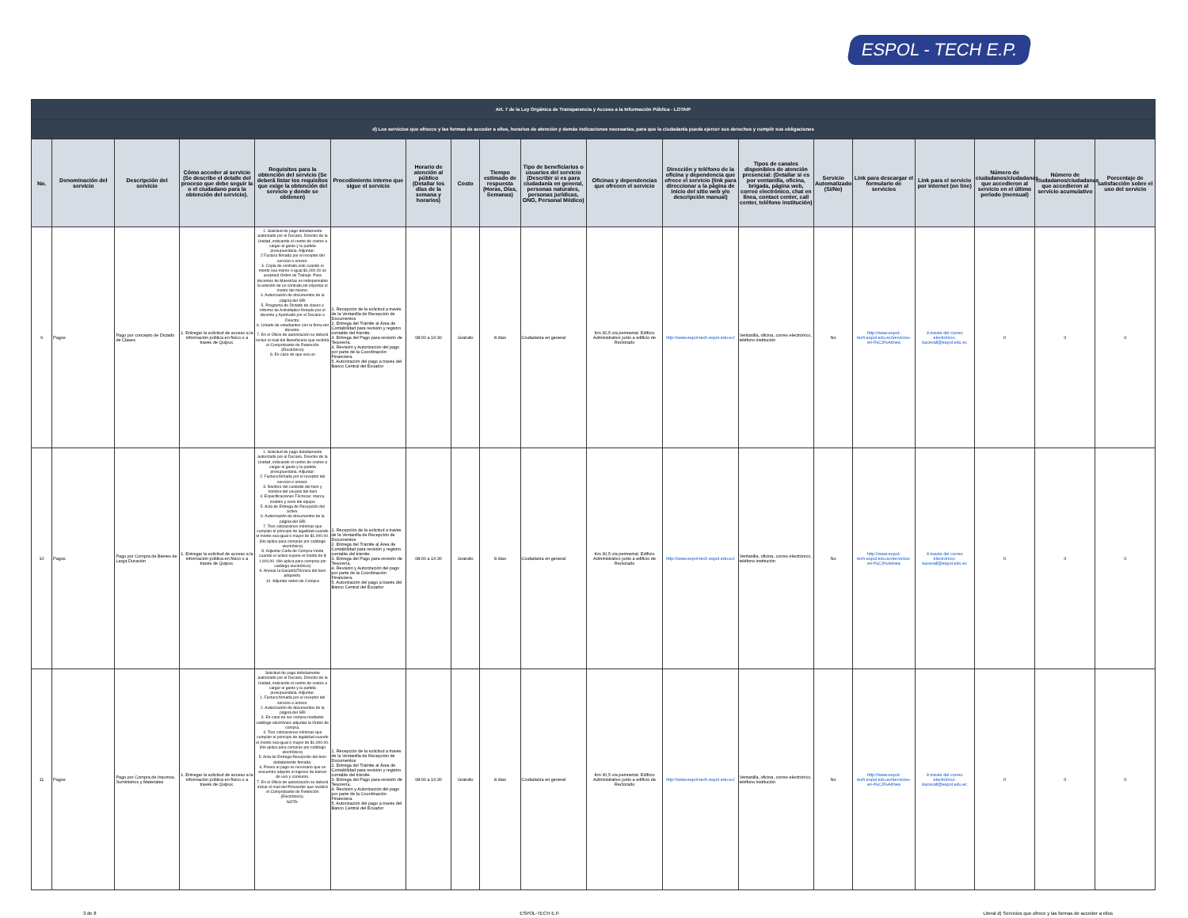ESPOL - TECH E.P.
| Art. 7 de la Ley Orgánica de Transparencia y Acceso a la Información Pública - LOTAIP | | | | | | | | | | | | | | | | | | |
| --- | --- | --- | --- | --- | --- | --- | --- | --- | --- | --- | --- | --- | --- | --- | --- | --- | --- | --- |
| d) Los servicios que ofrecce y las formas de acceder a ellos, horarios de atención y demás indicaciones necesarias, para que la ciudadanía pueda ejercer sus derechos y cumplir sus obligaciones | | | | | | | | | | | | | | | | | | |
| No. | Denominación del servicio | Descripción del servicio | Cómo acceder al servicio (Se describe el detalle del proceso que debe seguir la o el ciudadano para la obtención del servicio). | Requisitos para la obtención del servicio (Se deberá listar los requisitos que exige la obtención del servicio y donde se obtienen) | Procedimiento interno que sigue el servicio | Horario de atención al público (Detallar los días de la semana y horarios) | Costo | Tiempo estimado de respuesta (Horas, Días, Semanas) | Tipo de beneficiarios o usuarios del servicio (Describir si es para ciudadanía en general, personas naturales, personas jurídicas, ONG, Personal Médico) | Oficinas y dependencias que ofrecen el servicio | Dirección y teléfono de la oficina y dependencia que ofrece el servicio (link para direccionar a la página de inicio del sitio web y/o descripción manual) | Tipos de canales disponibles de atención presencial: (Detallar si es por ventanilla, oficina, brigada, página web, correo electrónico, chat en línea, contact center, call center, teléfono institución) | Servicio Automatizado (Si/No) | Link para descargar el formulario de servicios | Link para el servicio por internet (on line) | Número de ciudadanos/ciudadanas que accedieron al servicio en el último período (mensual) | Número de ciudadanos/ciudadanas que accedieron al servicio acumulativo | Porcentaje de satisfacción sobre el uso del servicio |
| 9 | Pagos | Pago por concepto de Dictado de Clases | 1. Entregar la solicitud de acceso a la información pública en físico o a través de Quipux. | 1. Solicitud de pago debidamente autorizado por el Decano, Director de la Unidad, indicando el centro de costos a cargar el gasto y la partida presupuestaria. Adjuntar: 2 Factura firmada por el receptor del servicio e emisor. 3. Copia de contrato,solo cuando el monto sea menor o igual $1,000.00 se aceptará Orden de Trabajo. Para docentes de Maestrías es indispensable la emisión de un contrato,sin importar el monto del mismo. 4. Autorización de documentos de la página del SRI 5. Programa de Dictado de clases e Informe de Actividades firmado por el docente y Aprobado por el Decano o Director. 6. Listado de estudiantes con la firma del docente. 7. En el Oficio de autorización se deberá incluir el mail del Beneficiario que recibirá el Comprobante de Retención (Electrónico) 8. En caso de que sea un | 1. Recepción de la solicitud a través de la Ventanilla de Recepción de Documentos 2. Entrega del Trámite al Área de Contabilidad para revisión y registro contable del trámite. 3. Entrega del Pago para revisión de Tesorería. 4. Revisión y Autorización del pago por parte de la Coordinación Financiera. 5. Autorización del pago a través del Banco Central del Ecuador | 08:00 a 16:30 | Gratuito | 8 días | Ciudadanía en general | Km 30,5 vía perimetral. Edificio Administrativo junto a edificio de Rectorado | http://www.espol-tech.espol.edu.ec/ | Ventanilla, oficina, correo electrónico, teléfono institución | No | http://www.espol-tech.espol.edu.ec/servicios-en-l%C3%Adnea | A través del correo electrónico: kacevall@espol.edu.ec | 0 | 0 | 0 |
| 10 | Pagos | Pago por Compra de Bienes de Larga Duración | 1. Entregar la solicitud de acceso a la información pública en físico o a través de Quipux. | 1. Solicitud de pago debidamente autorizado por el Decano, Director de la Unidad, indicando el centro de costos a cargar el gasto y la partida presupuestaria. Adjuntar: 2. Factura firmada por el receptor del servicio e emisor. 3. Nombre del custodio del bien y nombre del usuario del bien 4. Especificaciones Técnicas: marca, modelo y serie del equipo 5. Acta de Entrega de Recepción del activo. 6. Autorización de documentos de la página del SRI 7. Tres cotizaciones mínimas que cumplan el principio de legalidad cuando el monto sea igual o mayor de $1,000.00. (No aplica para compras por catálogo electrónico) 8. Adjuntar Carta de Compra-Venta cuando el activo supere el monto de $ 1.000,00. (No aplica para compras por catálogo electrónico) 9. Anexar la GarantíaTécnica del bien adquirido. 10. Adjuntar orden de Compra | 1. Recepción de la solicitud a través de la Ventanilla de Recepción de Documentos 2. Entrega del Trámite al Área de Contabilidad para revisión y registro contable del trámite. 3. Entrega del Pago para revisión de Tesorería. 4. Revisión y Autorización del pago por parte de la Coordinación Financiera. 5. Autorización del pago a través del Banco Central del Ecuador | 08:00 a 16:30 | Gratuito | 8 días | Ciudadanía en general | Km 30,5 vía perimetral. Edificio Administrativo junto a edificio de Rectorado | http://www.espol-tech.espol.edu.ec/ | Ventanilla, oficina, correo electrónico, teléfono institución | No | http://www.espol-tech.espol.edu.ec/servicios-en-l%C3%Adnea | A través del correo electrónico: kacevall@espol.edu.ec | 0 | 0 | 0 |
| 11 | Pagos | Pago por Compra de Insumos, Suministros y Materiales | 1. Entregar la solicitud de acceso a la información pública en físico o a través de Quipux. | Solicitud de pago debidamente autorizado por el Decano, Director de la Unidad, indicando el centro de costos a cargar el gasto y la partida presupuestaria. Adjuntar: 1. Factura firmada por el receptor del servicio e emisor. 2. Autorización de documentos de la página del SRI 3. En caso de ser compra mediante catálogo electrónico adjuntar la Orden de compra. 4. Tres cotizaciones mínimas que cumplan el principio de legalidad cuando el monto sea igual o mayor de $1,000.00. (No aplica para compras por catálogo electrónico) 5. Acta de Entrega-Recepción del bien debidamente firmada. 6. Previo al pago es necesario que se encuentre adjunto el ingreso de bienes de uso y consumo. 7. En el Oficio de autorización se deberá incluir el mail del Proveedor que recibirá el Comprobante de Retención (Electrónico). NOTA: | 1. Recepción de la solicitud a través de la Ventanilla de Recepción de Documentos 2. Entrega del Trámite al Área de Contabilidad para revisión y registro contable del trámite. 3. Entrega del Pago para revisión de Tesorería. 4. Revisión y Autorización del pago por parte de la Coordinación Financiera. 5. Autorización del pago a través del Banco Central del Ecuador | 08:00 a 16:30 | Gratuito | 8 días | Ciudadanía en general | Km 30,5 vía perimetral. Edificio Administrativo junto a edificio de Rectorado | http://www.espol-tech.espol.edu.ec/ | Ventanilla, oficina, correo electrónico, teléfono institución | No | http://www.espol-tech.espol.edu.ec/servicios-en-l%C3%Adnea | A través del correo electrónico: kacevall@espol.edu.ec | 0 | 0 | 0 |
3 de 8 ESPOL-TECH E.P. Literal d) Servicios que ofrece y las formas de acceder a ellos